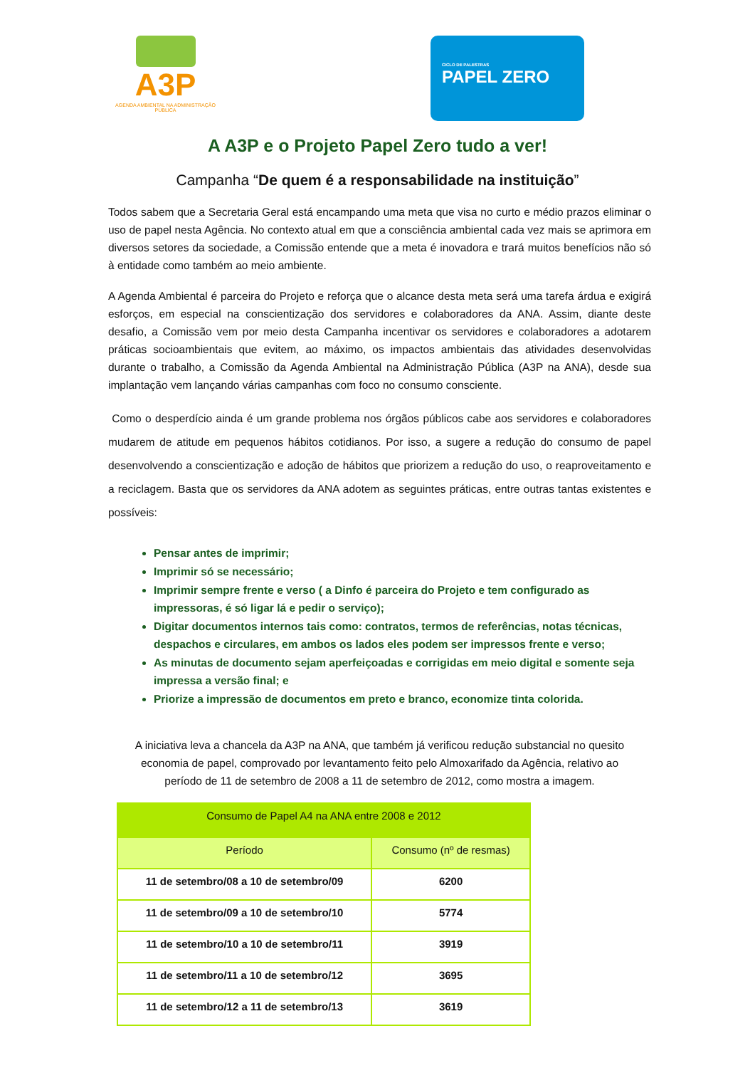A3P
AGENDA AMBIENTAL NA ADMINISTRAÇÃO PÚBLICA
CICLO DE PALESTRAS
PAPEL ZERO
A A3P e o Projeto Papel Zero tudo a ver!
Campanha “De quem é a responsabilidade na instituição”
Todos sabem que a Secretaria Geral está encampando uma meta que visa no curto e médio prazos eliminar o uso de papel nesta Agência. No contexto atual em que a consciência ambiental cada vez mais se aprimora em diversos setores da sociedade, a Comissão entende que a meta é inovadora e trará muitos benefícios não só à entidade como também ao meio ambiente.
A Agenda Ambiental é parceira do Projeto e reforça que o alcance desta meta será uma tarefa árdua e exigirá esforços, em especial na conscientização dos servidores e colaboradores da ANA. Assim, diante deste desafio, a Comissão vem por meio desta Campanha incentivar os servidores e colaboradores a adotarem práticas socioambientais que evitem, ao máximo, os impactos ambientais das atividades desenvolvidas durante o trabalho, a Comissão da Agenda Ambiental na Administração Pública (A3P na ANA), desde sua implantação vem lançando várias campanhas com foco no consumo consciente.
Como o desperdício ainda é um grande problema nos órgãos públicos cabe aos servidores e colaboradores mudarem de atitude em pequenos hábitos cotidianos. Por isso, a sugere a redução do consumo de papel desenvolvendo a conscientização e adoção de hábitos que priorizem a redução do uso, o reaproveitamento e a reciclagem. Basta que os servidores da ANA adotem as seguintes práticas, entre outras tantas existentes e possíveis:
Pensar antes de imprimir;
Imprimir só se necessário;
Imprimir sempre frente e verso ( a Dinfo é parceira do Projeto e tem configurado as impressoras, é só ligar lá e pedir o serviço);
Digitar documentos internos tais como: contratos, termos de referências, notas técnicas, despachos e circulares, em ambos os lados eles podem ser impressos frente e verso;
As minutas de documento sejam aperfeiçoadas e corrigidas em meio digital e somente seja impressa a versão final; e
Priorize a impressão de documentos em preto e branco, economize tinta colorida.
A iniciativa leva a chancela da A3P na ANA, que também já verificou redução substancial no quesito economia de papel, comprovado por levantamento feito pelo Almoxarifado da Agência, relativo ao período de 11 de setembro de 2008 a 11 de setembro de 2012, como mostra a imagem.
| Consumo de Papel A4 na ANA entre 2008 e 2012 | |
| --- | --- |
| Período | Consumo (nº de resmas) |
| 11 de setembro/08 a 10 de setembro/09 | 6200 |
| 11 de setembro/09 a 10 de setembro/10 | 5774 |
| 11 de setembro/10 a 10 de setembro/11 | 3919 |
| 11 de setembro/11 a 10 de setembro/12 | 3695 |
| 11 de setembro/12 a 11 de setembro/13 | 3619 |